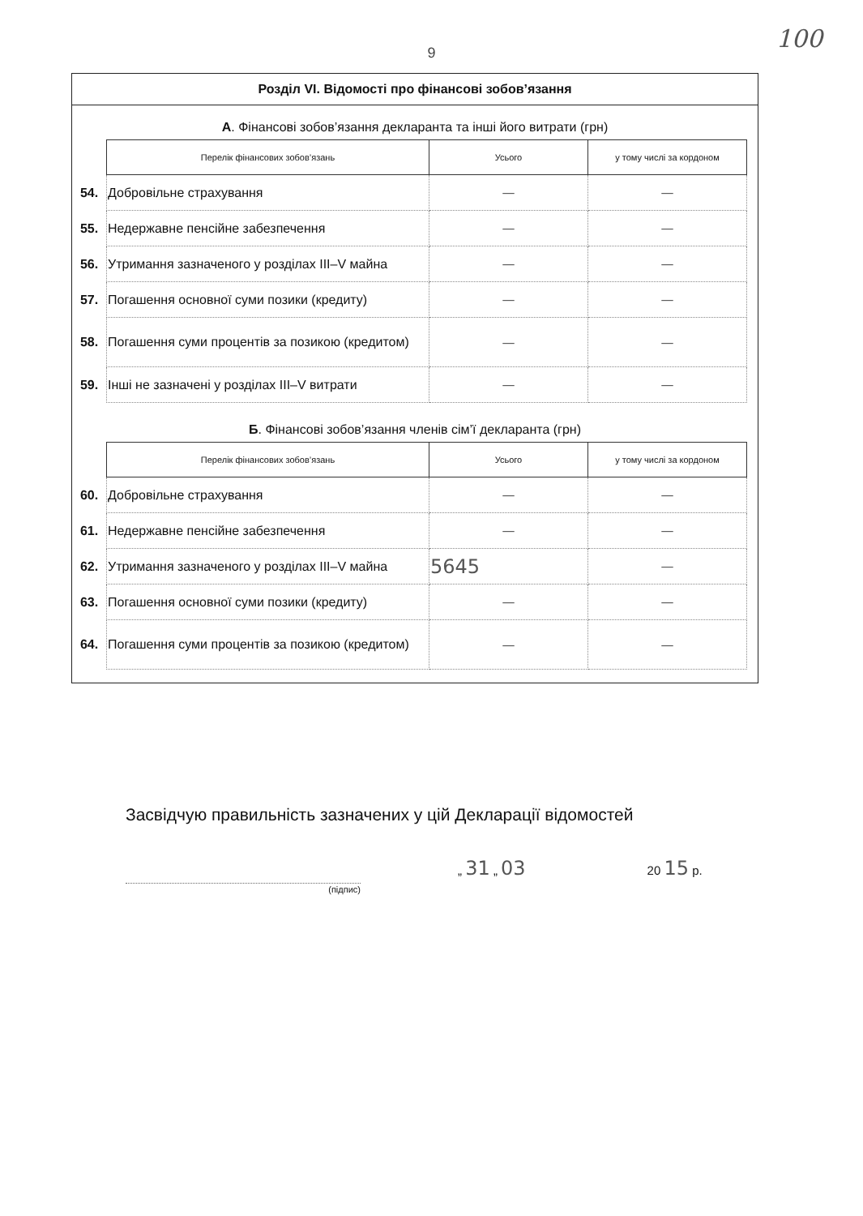9
100
Розділ VI. Відомості про фінансові зобов’язання
А. Фінансові зобов’язання декларанта та інші його витрати (грн)
| | Перелік фінансових зобов’язань | Усього | у тому числі за кордоном |
| 54. | Добровільне страхування | — | — |
| 55. | Недержавне пенсійне забезпечення | — | — |
| 56. | Утримання зазначеного у розділах III–V майна | — | — |
| 57. | Погашення основної суми позики (кредиту) | — | — |
| 58. | Погашення суми процентів за позикою (кредитом) | — | — |
| 59. | Інші не зазначені у розділах III–V витрати | — | — |
Б. Фінансові зобов’язання членів сім’ї декларанта (грн)
| | Перелік фінансових зобов’язань | Усього | у тому числі за кордоном |
| 60. | Добровільне страхування | — | — |
| 61. | Недержавне пенсійне забезпечення | — | — |
| 62. | Утримання зазначеного у розділах III–V майна | 5645 | — |
| 63. | Погашення основної суми позики (кредиту) | — | — |
| 64. | Погашення суми процентів за позикою (кредитом) | — | — |
Засвідчую правильність зазначених у цій Декларації відомостей
(підпис)
„ 31 „ 03
20 15 р.